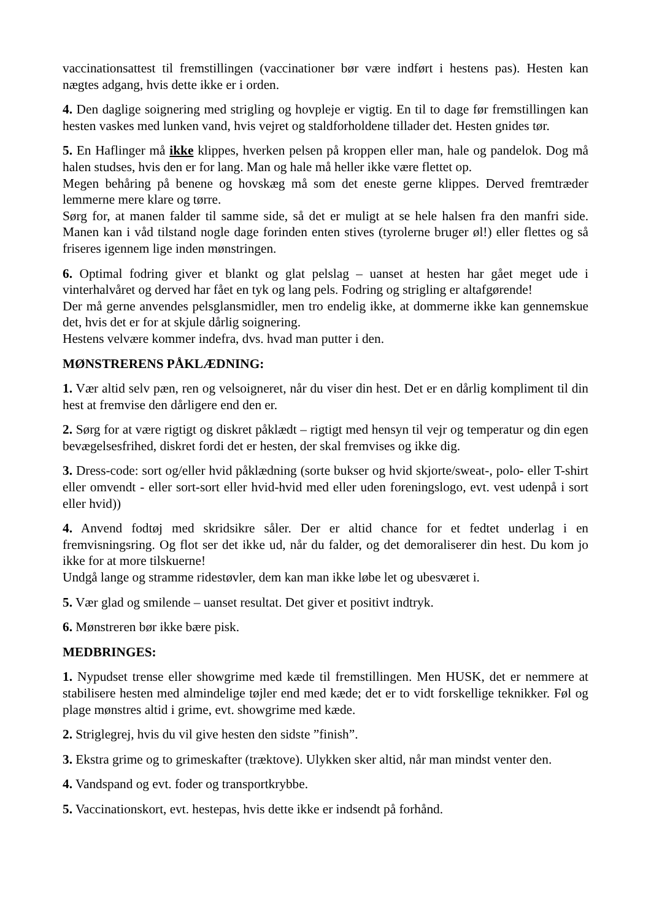vaccinationsattest til fremstillingen (vaccinationer bør være indført i hestens pas). Hesten kan nægtes adgang, hvis dette ikke er i orden.
4. Den daglige soignering med strigling og hovpleje er vigtig. En til to dage før fremstillingen kan hesten vaskes med lunken vand, hvis vejret og staldforholdene tillader det. Hesten gnides tør.
5. En Haflinger må ikke klippes, hverken pelsen på kroppen eller man, hale og pandelok. Dog må halen studses, hvis den er for lang. Man og hale må heller ikke være flettet op.
Megen behåring på benene og hovskæg må som det eneste gerne klippes. Derved fremtræder lemmerne mere klare og tørre.
Sørg for, at manen falder til samme side, så det er muligt at se hele halsen fra den manfri side. Manen kan i våd tilstand nogle dage forinden enten stives (tyrolerne bruger øl!) eller flettes og så friseres igennem lige inden mønstringen.
6. Optimal fodring giver et blankt og glat pelslag – uanset at hesten har gået meget ude i vinterhalvåret og derved har fået en tyk og lang pels. Fodring og strigling er altafgørende!
Der må gerne anvendes pelsglansmidler, men tro endelig ikke, at dommerne ikke kan gennemskue det, hvis det er for at skjule dårlig soignering.
Hestens velvære kommer indefra, dvs. hvad man putter i den.
MØNSTRERENS PÅKLÆDNING:
1. Vær altid selv pæn, ren og velsoigneret, når du viser din hest. Det er en dårlig kompliment til din hest at fremvise den dårligere end den er.
2. Sørg for at være rigtigt og diskret påklædt – rigtigt med hensyn til vejr og temperatur og din egen bevægelsesfrihed, diskret fordi det er hesten, der skal fremvises og ikke dig.
3. Dress-code: sort og/eller hvid påklædning (sorte bukser og hvid skjorte/sweat-, polo- eller T-shirt eller omvendt - eller sort-sort eller hvid-hvid med eller uden foreningslogo, evt. vest udenpå i sort eller hvid))
4. Anvend fodtøj med skridsikre såler. Der er altid chance for et fedtet underlag i en fremvisningsring. Og flot ser det ikke ud, når du falder, og det demoraliserer din hest. Du kom jo ikke for at more tilskuerne!
Undgå lange og stramme ridestøvler, dem kan man ikke løbe let og ubesværet i.
5. Vær glad og smilende – uanset resultat. Det giver et positivt indtryk.
6. Mønstreren bør ikke bære pisk.
MEDBRINGES:
1. Nypudset trense eller showgrime med kæde til fremstillingen. Men HUSK, det er nemmere at stabilisere hesten med almindelige tøjler end med kæde; det er to vidt forskellige teknikker. Føl og plage mønstres altid i grime, evt. showgrime med kæde.
2. Striglegrej, hvis du vil give hesten den sidste ”finish”.
3. Ekstra grime og to grimeskafter (træktove). Ulykken sker altid, når man mindst venter den.
4. Vandspand og evt. foder og transportkrybbe.
5. Vaccinationskort, evt. hestepas, hvis dette ikke er indsendt på forhånd.